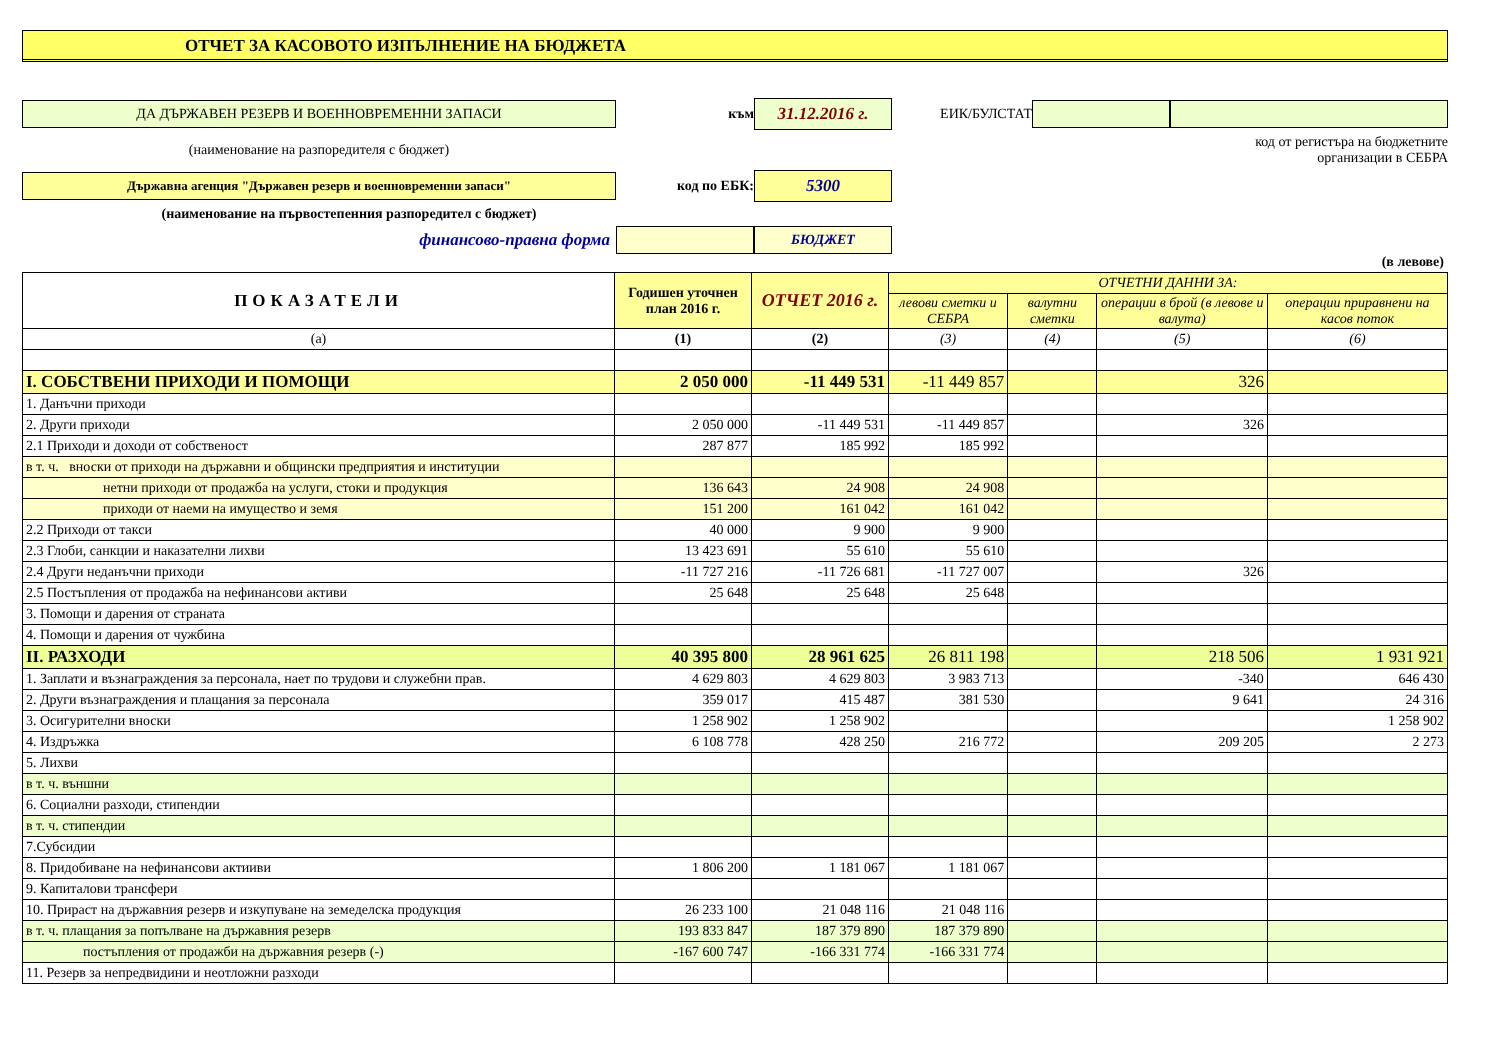ОТЧЕТ ЗА КАСОВОТО ИЗПЪЛНЕНИЕ НА БЮДЖЕТА
ДА ДЪРЖАВЕН РЕЗЕРВ И ВОЕННОВРЕМЕННИ ЗАПАСИ
към
31.12.2016 г.
ЕИК/БУЛСТАТ
(наименование на разпоредителя с бюджет)
код от регистъра на бюджетните
организации в СЕБРА
Държавна агенция "Държавен резерв и военновременни запаси"
код по ЕБК:
5300
(наименование на първостепенния разпоредител с бюджет)
финансово-правна форма
БЮДЖЕТ
(в левове)
| ПОКАЗАТЕЛИ | Годишен уточнен план 2016 г. | ОТЧЕТ 2016 г. | ОТЧЕТНИ ДАННИ ЗА: | | | |
| --- | --- | --- | --- | --- | --- | --- |
| | | | левови сметки и СЕБРА | валутни сметки | операции в брой (в левове и валута) | операции приравнени на касов поток |
| (а) | (1) | (2) | (3) | (4) | (5) | (6) |
| I. СОБСТВЕНИ ПРИХОДИ И ПОМОЩИ | 2 050 000 | -11 449 531 | -11 449 857 | | 326 | |
| 1. Данъчни приходи | | | | | | |
| 2. Други приходи | 2 050 000 | -11 449 531 | -11 449 857 | | 326 | |
| 2.1 Приходи и доходи от собственост | 287 877 | 185 992 | 185 992 | | | |
| в т. ч. вноски от приходи на държавни и общински предприятия и институции | | | | | | |
| нетни приходи от продажба на услуги, стоки и продукция | 136 643 | 24 908 | 24 908 | | | |
| приходи от наеми на имущество и земя | 151 200 | 161 042 | 161 042 | | | |
| 2.2 Приходи от такси | 40 000 | 9 900 | 9 900 | | | |
| 2.3 Глоби, санкции и наказателни лихви | 13 423 691 | 55 610 | 55 610 | | | |
| 2.4 Други неданъчни приходи | -11 727 216 | -11 726 681 | -11 727 007 | | 326 | |
| 2.5 Постъпления от продажба на нефинансови активи | 25 648 | 25 648 | 25 648 | | | |
| 3. Помощи и дарения от страната | | | | | | |
| 4. Помощи и дарения от чужбина | | | | | | |
| II. РАЗХОДИ | 40 395 800 | 28 961 625 | 26 811 198 | | 218 506 | 1 931 921 |
| 1. Заплати и възнаграждения за персонала, нает по трудови и служебни прав. | 4 629 803 | 4 629 803 | 3 983 713 | | -340 | 646 430 |
| 2. Други възнаграждения и плащания за персонала | 359 017 | 415 487 | 381 530 | | 9 641 | 24 316 |
| 3. Осигурителни вноски | 1 258 902 | 1 258 902 | | | | 1 258 902 |
| 4. Издръжка | 6 108 778 | 428 250 | 216 772 | | 209 205 | 2 273 |
| 5. Лихви | | | | | | |
| в т. ч. външни | | | | | | |
| 6. Социални разходи, стипендии | | | | | | |
| в т. ч. стипендии | | | | | | |
| 7.Субсидии | | | | | | |
| 8. Придобиване на нефинансови актииви | 1 806 200 | 1 181 067 | 1 181 067 | | | |
| 9. Капиталови трансфери | | | | | | |
| 10. Прираст на държавния резерв и изкупуване на земеделска продукция | 26 233 100 | 21 048 116 | 21 048 116 | | | |
| в т. ч. плащания за попълване на държавния резерв | 193 833 847 | 187 379 890 | 187 379 890 | | | |
| постъпления от продажби на държавния резерв (-) | -167 600 747 | -166 331 774 | -166 331 774 | | | |
| 11. Резерв за непредвидини и неотложни разходи | | | | | | |